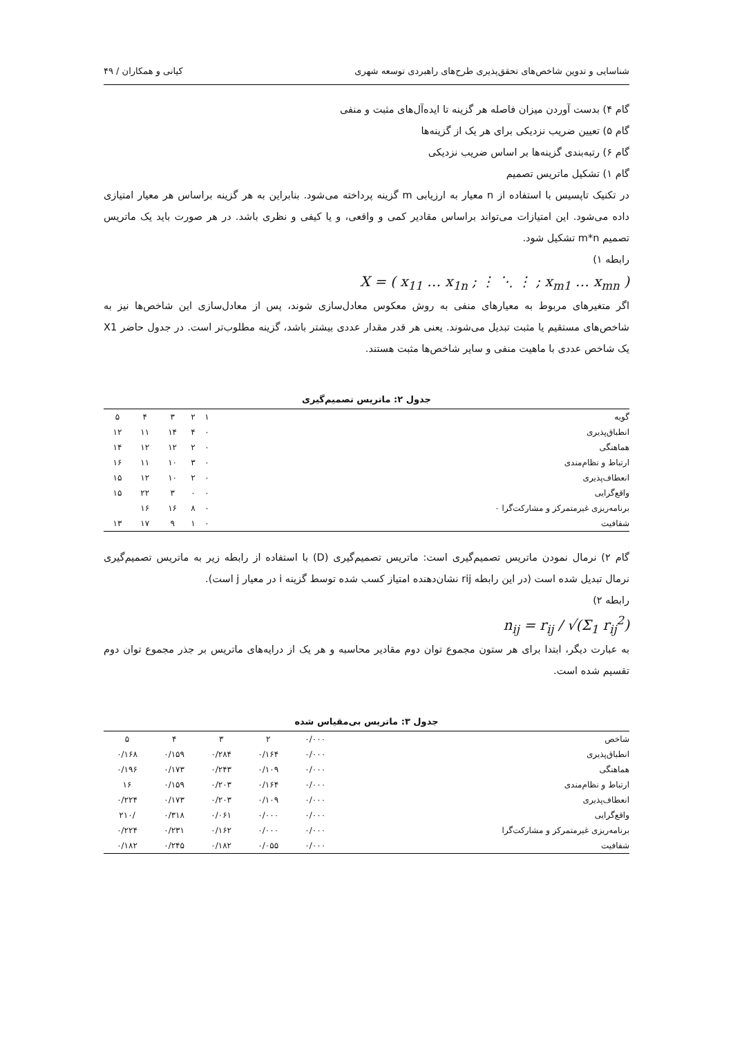شناسایی و تدوین شاخص‌های تحقق‌پذیری طرح‌های راهبردی توسعه شهری کیانی و همکاران / ۴۹
گام ۴) بدست آوردن میزان فاصله هر گزینه تا ایده‌آل‌های مثبت و منفی
گام ۵) تعیین ضریب نزدیکی برای هر یک از گزینه‌ها
گام ۶) رتبه‌بندی گزینه‌ها بر اساس ضریب نزدیکی
گام ۱) تشکیل ماتریس تصمیم
در تکنیک تاپسیس با استفاده از n معیار به ارزیابی m گزینه پرداخته می‌شود. بنابراین به هر گزینه براساس هر معیار امتیازی داده می‌شود. این امتیازات می‌تواند براساس مقادیر کمی و واقعی، و یا کیفی و نظری باشد. در هر صورت باید یک ماتریس تصمیم m*n تشکیل شود.
رابطه ۱)
X = ( x<sub>11</sub> … x<sub>1n</sub> ; ⋮ ⋱ ⋮ ; x<sub>m1</sub> … x<sub>mn</sub> )
اگر متغیرهای مربوط به معیارهای منفی به روش معکوس معادل‌سازی شوند، پس از معادل‌سازی این شاخص‌ها نیز به شاخص‌های مستقیم یا مثبت تبدیل می‌شوند. یعنی هر قدر مقدار عددی بیشتر باشد، گزینه مطلوب‌تر است. در جدول حاضر X1 یک شاخص عددی با ماهیت منفی و سایر شاخص‌ها مثبت هستند.
جدول ۲: ماتریس تصمیم‌گیری
| گویه | ۱ | ۲ | ۳ | ۴ | ۵ |
| انطباق‌پذیری | ۰ | ۴ | ۱۴ | ۱۱ | ۱۲ |
| هماهنگی | ۰ | ۲ | ۱۲ | ۱۲ | ۱۴ |
| ارتباط و نظام‌مندی | ۰ | ۳ | ۱۰ | ۱۱ | ۱۶ |
| انعطاف‌پذیری | ۰ | ۲ | ۱۰ | ۱۲ | ۱۵ |
| واقع‌گرایی | ۰ | ۰ | ۳ | ۲۲ | ۱۵ |
| برنامه‌ریزی غیرمتمرکز و مشارکت‌گرا ۰ | ۰ | ۸ | ۱۶ | ۱۶ | |
| شفافیت | ۰ | ۱ | ۹ | ۱۷ | ۱۳ |
گام ۲) نرمال نمودن ماتریس تصمیم‌گیری است: ماتریس تصمیم‌گیری (D) با استفاده از رابطه زیر به ماتریس تصمیم‌گیری نرمال تبدیل شده است (در این رابطه rij نشان‌دهنده امتیاز کسب شده توسط گزینه i در معیار j است).
رابطه ۲)
n<sub>ij</sub> = r<sub>ij</sub> / √(Σ<sub>1</sub> r<sub>ij</sub><sup>2</sup>)
به عبارت دیگر، ابتدا برای هر ستون مجموع توان دوم مقادیر محاسبه و هر یک از درایه‌های ماتریس بر جذر مجموع توان دوم تقسیم شده است.
جدول ۳: ماتریس بی‌مقیاس شده
| شاخص | ۰/۰۰۰ | ۲ | ۳ | ۴ | ۵ |
| انطباق‌پذیری | ۰/۰۰۰ | ۰/۱۶۴ | ۰/۲۸۴ | ۰/۱۵۹ | ۰/۱۶۸ |
| هماهنگی | ۰/۰۰۰ | ۰/۱۰۹ | ۰/۲۴۳ | ۰/۱۷۳ | ۰/۱۹۶ |
| ارتباط و نظام‌مندی | ۰/۰۰۰ | ۰/۱۶۴ | ۰/۲۰۳ | ۰/۱۵۹ | ۱۶ |
| انعطاف‌پذیری | ۰/۰۰۰ | ۰/۱۰۹ | ۰/۲۰۳ | ۰/۱۷۳ | ۰/۲۲۴ |
| واقع‌گرایی | ۰/۰۰۰ | ۰/۰۰۰ | ۰/۰۶۱ | ۰/۳۱۸ | /۲۱۰ |
| برنامه‌ریزی غیرمتمرکز و مشارکت‌گرا | ۰/۰۰۰ | ۰/۰۰۰ | ۰/۱۶۲ | ۰/۲۳۱ | ۰/۲۲۴ |
| شفافیت | ۰/۰۰۰ | ۰/۰۵۵ | ۰/۱۸۲ | ۰/۲۴۵ | ۰/۱۸۲ |